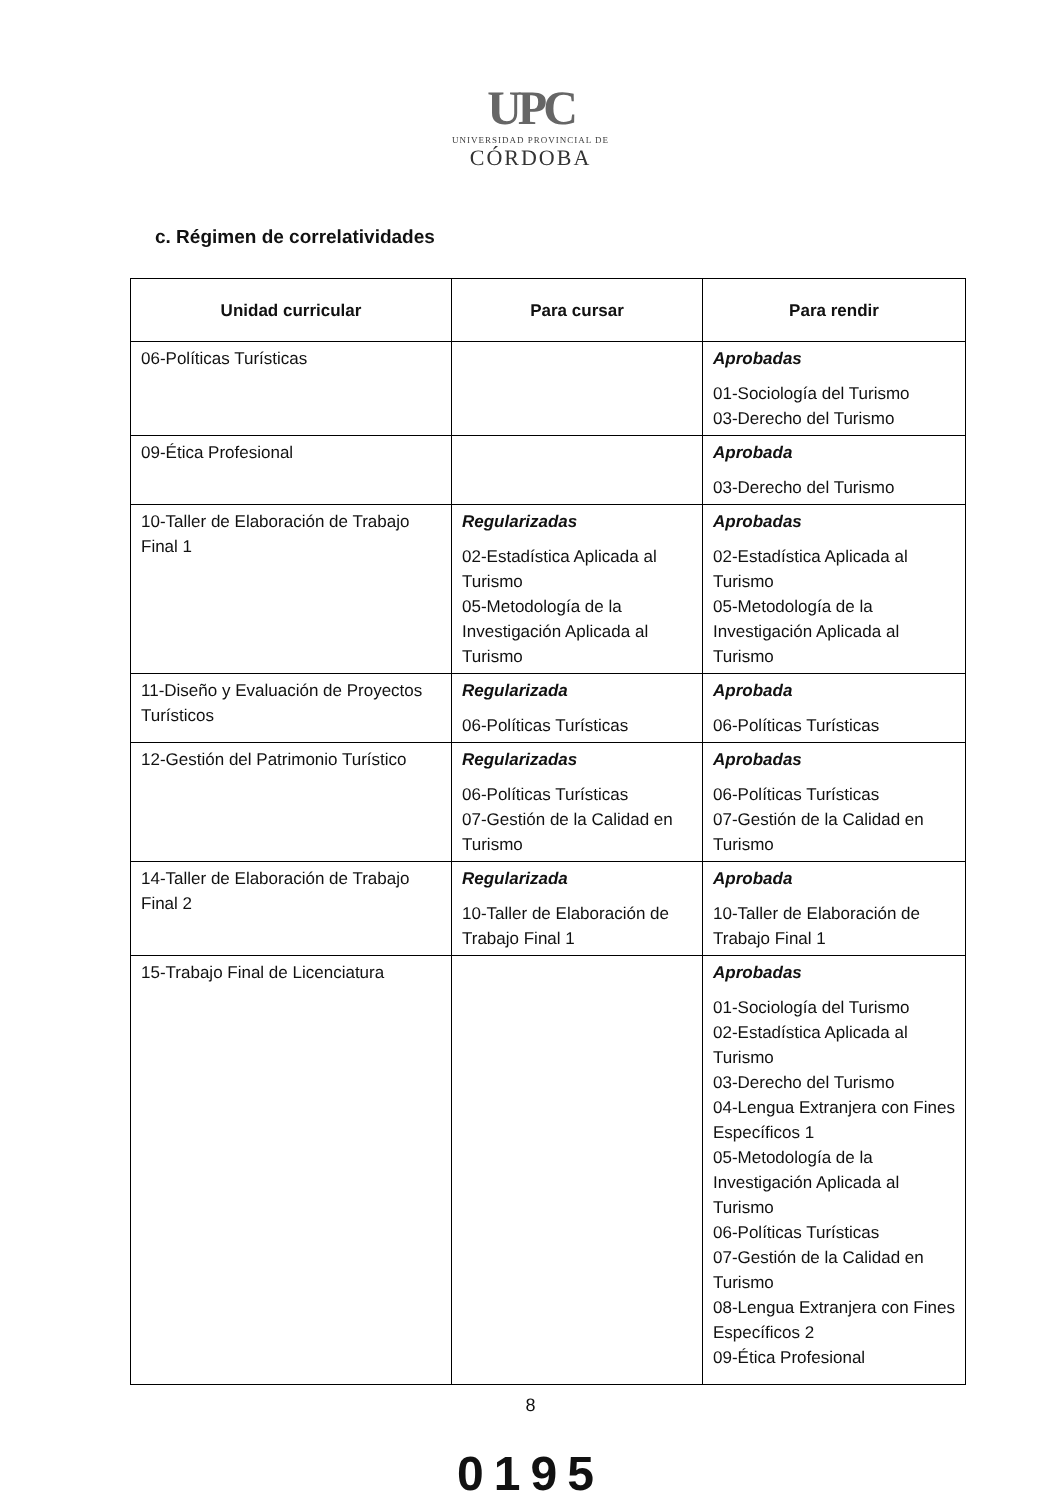UPC
UNIVERSIDAD PROVINCIAL DE
CÓRDOBA
c. Régimen de correlatividades
| Unidad curricular | Para cursar | Para rendir |
| --- | --- | --- |
| 06-Políticas Turísticas | | Aprobadas 01-Sociología del Turismo 03-Derecho del Turismo |
| 09-Ética Profesional | | Aprobada 03-Derecho del Turismo |
| 10-Taller de Elaboración de Trabajo Final 1 | Regularizadas 02-Estadística Aplicada al Turismo 05-Metodología de la Investigación Aplicada al Turismo | Aprobadas 02-Estadística Aplicada al Turismo 05-Metodología de la Investigación Aplicada al Turismo |
| 11-Diseño y Evaluación de Proyectos Turísticos | Regularizada 06-Políticas Turísticas | Aprobada 06-Políticas Turísticas |
| 12-Gestión del Patrimonio Turístico | Regularizadas 06-Políticas Turísticas 07-Gestión de la Calidad en Turismo | Aprobadas 06-Políticas Turísticas 07-Gestión de la Calidad en Turismo |
| 14-Taller de Elaboración de Trabajo Final 2 | Regularizada 10-Taller de Elaboración de Trabajo Final 1 | Aprobada 10-Taller de Elaboración de Trabajo Final 1 |
| 15-Trabajo Final de Licenciatura | | Aprobadas 01-Sociología del Turismo 02-Estadística Aplicada al Turismo 03-Derecho del Turismo 04-Lengua Extranjera con Fines Específicos 1 05-Metodología de la Investigación Aplicada al Turismo 06-Políticas Turísticas 07-Gestión de la Calidad en Turismo 08-Lengua Extranjera con Fines Específicos 2 09-Ética Profesional |
8
0195